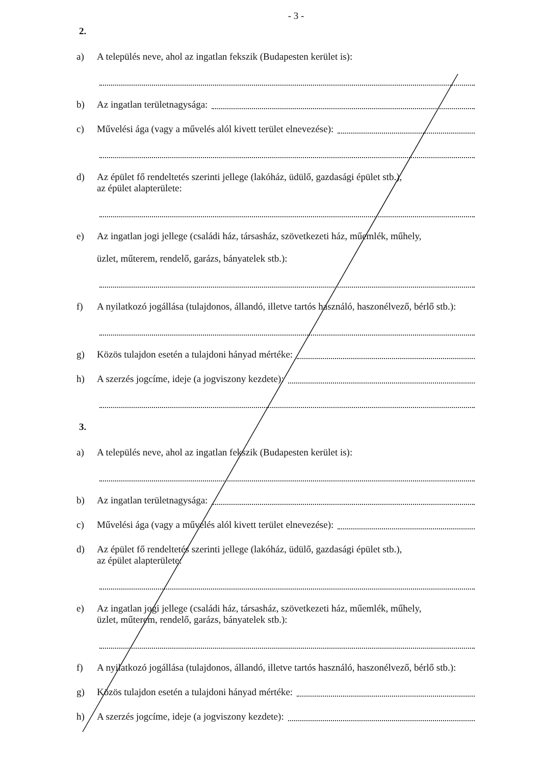- 3 -
2.
a) A település neve, ahol az ingatlan fekszik (Budapesten kerület is):
b) Az ingatlan területnagysága:
c) Művelési ága (vagy a művelés alól kivett terület elnevezése):
d) Az épület fő rendeltetés szerinti jellege (lakóház, üdülő, gazdasági épület stb.),
az épület alapterülete:
e) Az ingatlan jogi jellege (családi ház, társasház, szövetkezeti ház, műemlék, műhely,
üzlet, műterem, rendelő, garázs, bányatelek stb.):
f) A nyilatkozó jogállása (tulajdonos, állandó, illetve tartós használó, haszonélvező, bérlő stb.):
g) Közös tulajdon esetén a tulajdoni hányad mértéke:
h) A szerzés jogcíme, ideje (a jogviszony kezdete):
3.
a) A település neve, ahol az ingatlan fekszik (Budapesten kerület is):
b) Az ingatlan területnagysága:
c) Művelési ága (vagy a művelés alól kivett terület elnevezése):
d) Az épület fő rendeltetés szerinti jellege (lakóház, üdülő, gazdasági épület stb.),
az épület alapterülete:
e) Az ingatlan jogi jellege (családi ház, társasház, szövetkezeti ház, műemlék, műhely,
üzlet, műterem, rendelő, garázs, bányatelek stb.):
f) A nyilatkozó jogállása (tulajdonos, állandó, illetve tartós használó, haszonélvező, bérlő stb.):
g) Közös tulajdon esetén a tulajdoni hányad mértéke:
h) A szerzés jogcíme, ideje (a jogviszony kezdete):